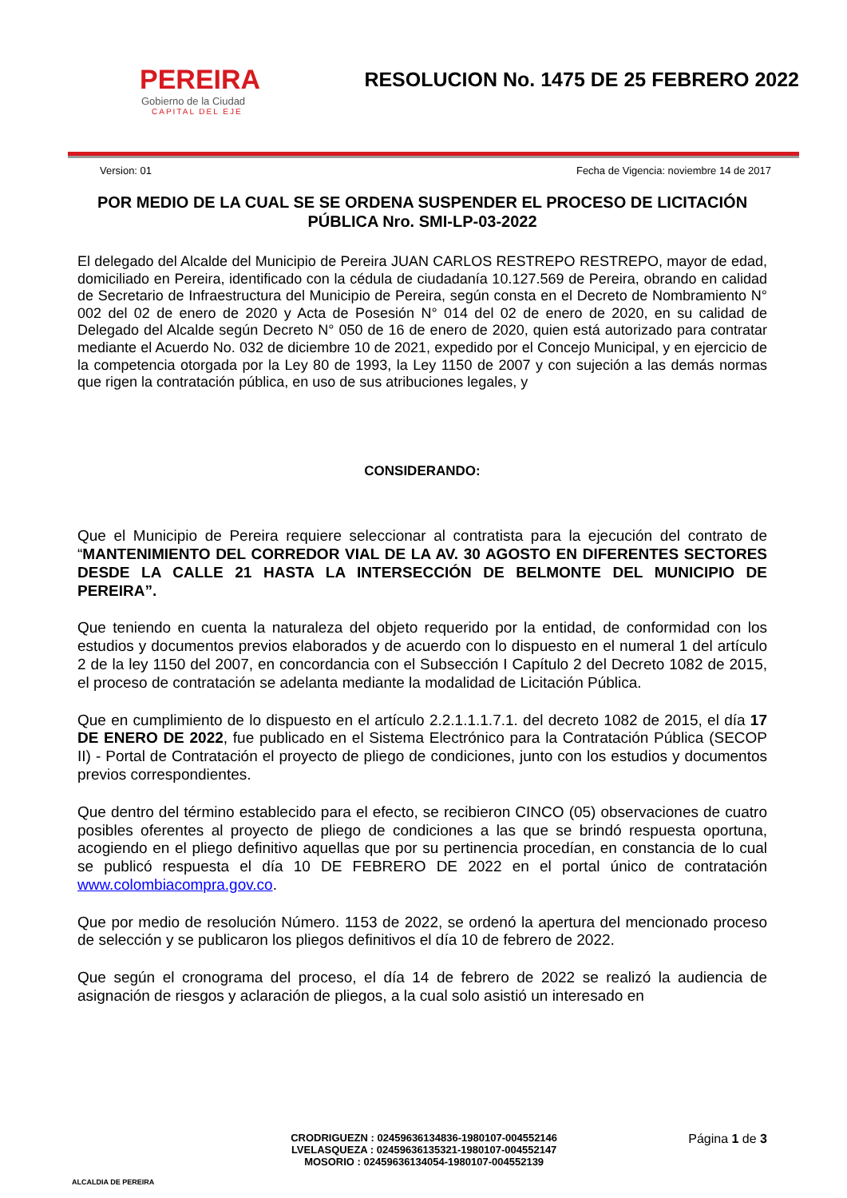PEREIRA
Gobierno de la Ciudad
CAPITAL DEL EJE
RESOLUCION No. 1475 DE 25 FEBRERO 2022
Version: 01 Fecha de Vigencia: noviembre 14 de 2017
POR MEDIO DE LA CUAL SE SE ORDENA SUSPENDER EL PROCESO DE LICITACIÓN PÚBLICA Nro. SMI-LP-03-2022
El delegado del Alcalde del Municipio de Pereira JUAN CARLOS RESTREPO RESTREPO, mayor de edad, domiciliado en Pereira, identificado con la cédula de ciudadanía 10.127.569 de Pereira, obrando en calidad de Secretario de Infraestructura del Municipio de Pereira, según consta en el Decreto de Nombramiento N° 002 del 02 de enero de 2020 y Acta de Posesión N° 014 del 02 de enero de 2020, en su calidad de Delegado del Alcalde según Decreto N° 050 de 16 de enero de 2020, quien está autorizado para contratar mediante el Acuerdo No. 032 de diciembre 10 de 2021, expedido por el Concejo Municipal, y en ejercicio de la competencia otorgada por la Ley 80 de 1993, la Ley 1150 de 2007 y con sujeción a las demás normas que rigen la contratación pública, en uso de sus atribuciones legales, y
CONSIDERANDO:
Que el Municipio de Pereira requiere seleccionar al contratista para la ejecución del contrato de “MANTENIMIENTO DEL CORREDOR VIAL DE LA AV. 30 AGOSTO EN DIFERENTES SECTORES DESDE LA CALLE 21 HASTA LA INTERSECCIÓN DE BELMONTE DEL MUNICIPIO DE PEREIRA”.
Que teniendo en cuenta la naturaleza del objeto requerido por la entidad, de conformidad con los estudios y documentos previos elaborados y de acuerdo con lo dispuesto en el numeral 1 del artículo 2 de la ley 1150 del 2007, en concordancia con el Subsección I Capítulo 2 del Decreto 1082 de 2015, el proceso de contratación se adelanta mediante la modalidad de Licitación Pública.
Que en cumplimiento de lo dispuesto en el artículo 2.2.1.1.1.7.1. del decreto 1082 de 2015, el día 17 DE ENERO DE 2022, fue publicado en el Sistema Electrónico para la Contratación Pública (SECOP II) - Portal de Contratación el proyecto de pliego de condiciones, junto con los estudios y documentos previos correspondientes.
Que dentro del término establecido para el efecto, se recibieron CINCO (05) observaciones de cuatro posibles oferentes al proyecto de pliego de condiciones a las que se brindó respuesta oportuna, acogiendo en el pliego definitivo aquellas que por su pertinencia procedían, en constancia de lo cual se publicó respuesta el día 10 DE FEBRERO DE 2022 en el portal único de contratación www.colombiacompra.gov.co.
Que por medio de resolución Número. 1153 de 2022, se ordenó la apertura del mencionado proceso de selección y se publicaron los pliegos definitivos el día 10 de febrero de 2022.
Que según el cronograma del proceso, el día 14 de febrero de 2022 se realizó la audiencia de asignación de riesgos y aclaración de pliegos, a la cual solo asistió un interesado en
ALCALDIA DE PEREIRA
CRODRIGUEZN : 02459636134836-1980107-004552146
LVELASQUEZA : 02459636135321-1980107-004552147
MOSORIO : 02459636134054-1980107-004552139
Página 1 de 3